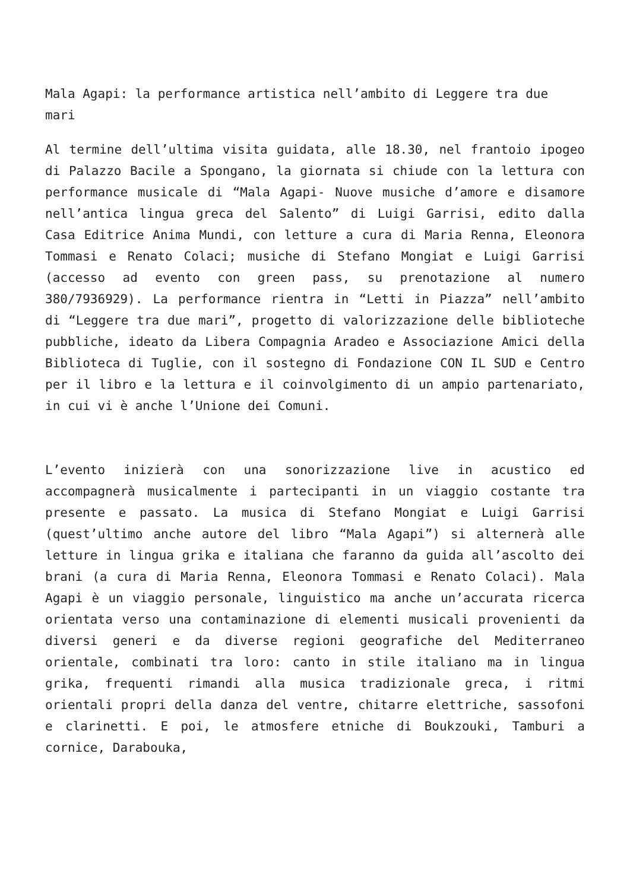Mala Agapi: la performance artistica nell’ambito di Leggere tra due mari
Al termine dell’ultima visita guidata, alle 18.30, nel frantoio ipogeo di Palazzo Bacile a Spongano, la giornata si chiude con la lettura con performance musicale di “Mala Agapi- Nuove musiche d’amore e disamore nell’antica lingua greca del Salento” di Luigi Garrisi, edito dalla Casa Editrice Anima Mundi, con letture a cura di Maria Renna, Eleonora Tommasi e Renato Colaci; musiche di Stefano Mongiat e Luigi Garrisi (accesso ad evento con green pass, su prenotazione al numero 380/7936929). La performance rientra in “Letti in Piazza” nell’ambito di “Leggere tra due mari”, progetto di valorizzazione delle biblioteche pubbliche, ideato da Libera Compagnia Aradeo e Associazione Amici della Biblioteca di Tuglie, con il sostegno di Fondazione CON IL SUD e Centro per il libro e la lettura e il coinvolgimento di un ampio partenariato, in cui vi è anche l’Unione dei Comuni.
L’evento inizierà con una sonorizzazione live in acustico ed accompagnerà musicalmente i partecipanti in un viaggio costante tra presente e passato. La musica di Stefano Mongiat e Luigi Garrisi (quest’ultimo anche autore del libro “Mala Agapi”) si alternerà alle letture in lingua grika e italiana che faranno da guida all’ascolto dei brani (a cura di Maria Renna, Eleonora Tommasi e Renato Colaci). Mala Agapi è un viaggio personale, linguistico ma anche un’accurata ricerca orientata verso una contaminazione di elementi musicali provenienti da diversi generi e da diverse regioni geografiche del Mediterraneo orientale, combinati tra loro: canto in stile italiano ma in lingua grika, frequenti rimandi alla musica tradizionale greca, i ritmi orientali propri della danza del ventre, chitarre elettriche, sassofoni e clarinetti. E poi, le atmosfere etniche di Boukzouki, Tamburi a cornice, Darabouka,